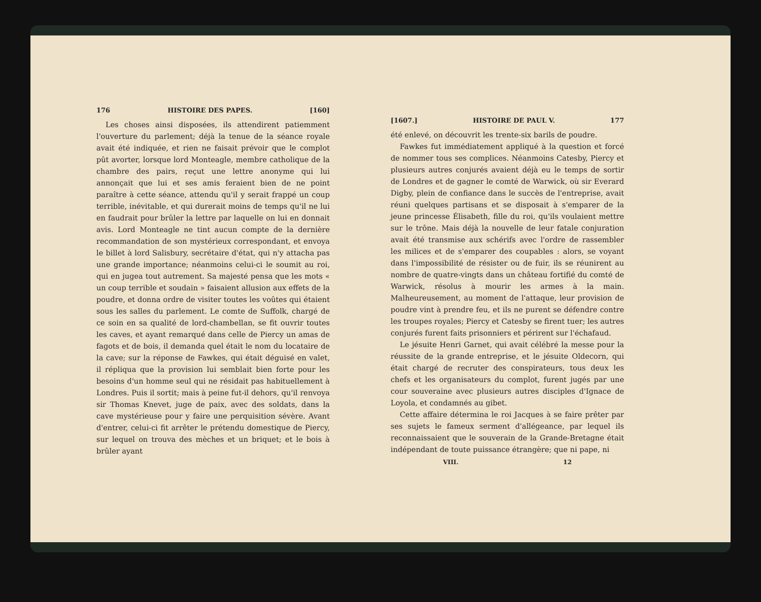176 HISTOIRE DES PAPES. [160]
Les choses ainsi disposées, ils attendirent patiemment l'ouverture du parlement; déjà la tenue de la séance royale avait été indiquée, et rien ne faisait prévoir que le complot pût avorter, lorsque lord Monteagle, membre catholique de la chambre des pairs, reçut une lettre anonyme qui lui annonçait que lui et ses amis feraient bien de ne point paraître à cette séance, attendu qu'il y serait frappé un coup terrible, inévitable, et qui durerait moins de temps qu'il ne lui en faudrait pour brûler la lettre par laquelle on lui en donnait avis. Lord Monteagle ne tint aucun compte de la dernière recommandation de son mystérieux correspondant, et envoya le billet à lord Salisbury, secrétaire d'état, qui n'y attacha pas une grande importance; néanmoins celui-ci le soumit au roi, qui en jugea tout autrement. Sa majesté pensa que les mots « un coup terrible et soudain » faisaient allusion aux effets de la poudre, et donna ordre de visiter toutes les voûtes qui étaient sous les salles du parlement. Le comte de Suffolk, chargé de ce soin en sa qualité de lord-chambellan, se fit ouvrir toutes les caves, et ayant remarqué dans celle de Piercy un amas de fagots et de bois, il demanda quel était le nom du locataire de la cave; sur la réponse de Fawkes, qui était déguisé en valet, il répliqua que la provision lui semblait bien forte pour les besoins d'un homme seul qui ne résidait pas habituellement à Londres. Puis il sortit; mais à peine fut-il dehors, qu'il renvoya sir Thomas Knevet, juge de paix, avec des soldats, dans la cave mystérieuse pour y faire une perquisition sévère. Avant d'entrer, celui-ci fit arrêter le prétendu domestique de Piercy, sur lequel on trouva des mèches et un briquet; et le bois à brûler ayant
[1607.] HISTOIRE DE PAUL V. 177
été enlevé, on découvrit les trente-six barils de poudre.
Fawkes fut immédiatement appliqué à la question et forcé de nommer tous ses complices. Néanmoins Catesby, Piercy et plusieurs autres conjurés avaient déjà eu le temps de sortir de Londres et de gagner le comté de Warwick, où sir Everard Digby, plein de confiance dans le succès de l'entreprise, avait réuni quelques partisans et se disposait à s'emparer de la jeune princesse Élisabeth, fille du roi, qu'ils voulaient mettre sur le trône. Mais déjà la nouvelle de leur fatale conjuration avait été transmise aux schérifs avec l'ordre de rassembler les milices et de s'emparer des coupables : alors, se voyant dans l'impossibilité de résister ou de fuir, ils se réunirent au nombre de quatre-vingts dans un château fortifié du comté de Warwick, résolus à mourir les armes à la main. Malheureusement, au moment de l'attaque, leur provision de poudre vint à prendre feu, et ils ne purent se défendre contre les troupes royales; Piercy et Catesby se firent tuer; les autres conjurés furent faits prisonniers et périrent sur l'échafaud.
Le jésuite Henri Garnet, qui avait célébré la messe pour la réussite de la grande entreprise, et le jésuite Oldecorn, qui était chargé de recruter des conspirateurs, tous deux les chefs et les organisateurs du complot, furent jugés par une cour souveraine avec plusieurs autres disciples d'Ignace de Loyola, et condamnés au gibet.
Cette affaire détermina le roi Jacques à se faire prêter par ses sujets le fameux serment d'allégeance, par lequel ils reconnaissaient que le souverain de la Grande-Bretagne était indépendant de toute puissance étrangère; que ni pape, ni
VIII. 12